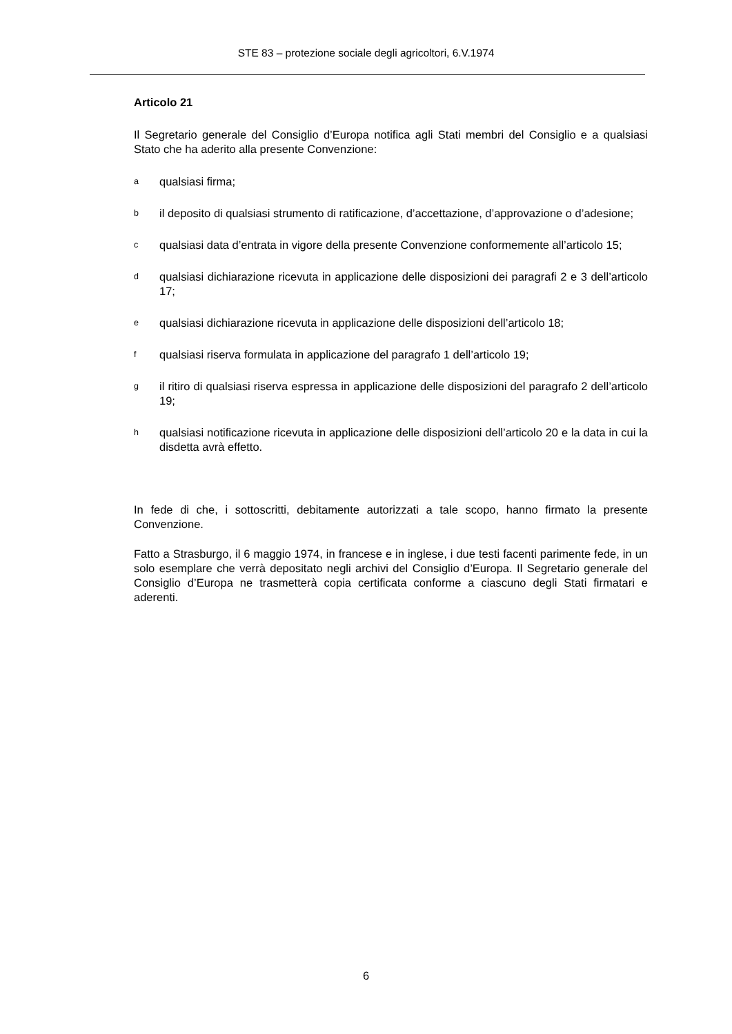STE 83 – protezione sociale degli agricoltori, 6.V.1974
Articolo 21
Il Segretario generale del Consiglio d’Europa notifica agli Stati membri del Consiglio e a qualsiasi Stato che ha aderito alla presente Convenzione:
a
qualsiasi firma;
b
il deposito di qualsiasi strumento di ratificazione, d’accettazione, d’approvazione o d’adesione;
c
qualsiasi data d’entrata in vigore della presente Convenzione conformemente all’articolo 15;
d
qualsiasi dichiarazione ricevuta in applicazione delle disposizioni dei paragrafi 2 e 3 dell’articolo 17;
e
qualsiasi dichiarazione ricevuta in applicazione delle disposizioni dell’articolo 18;
f
qualsiasi riserva formulata in applicazione del paragrafo 1 dell’articolo 19;
g
il ritiro di qualsiasi riserva espressa in applicazione delle disposizioni del paragrafo 2 dell’articolo 19;
h
qualsiasi notificazione ricevuta in applicazione delle disposizioni dell’articolo 20 e la data in cui la disdetta avrà effetto.
In fede di che, i sottoscritti, debitamente autorizzati a tale scopo, hanno firmato la presente Convenzione.
Fatto a Strasburgo, il 6 maggio 1974, in francese e in inglese, i due testi facenti parimente fede, in un solo esemplare che verrà depositato negli archivi del Consiglio d’Europa. Il Segretario generale del Consiglio d’Europa ne trasmetterà copia certificata conforme a ciascuno degli Stati firmatari e aderenti.
6